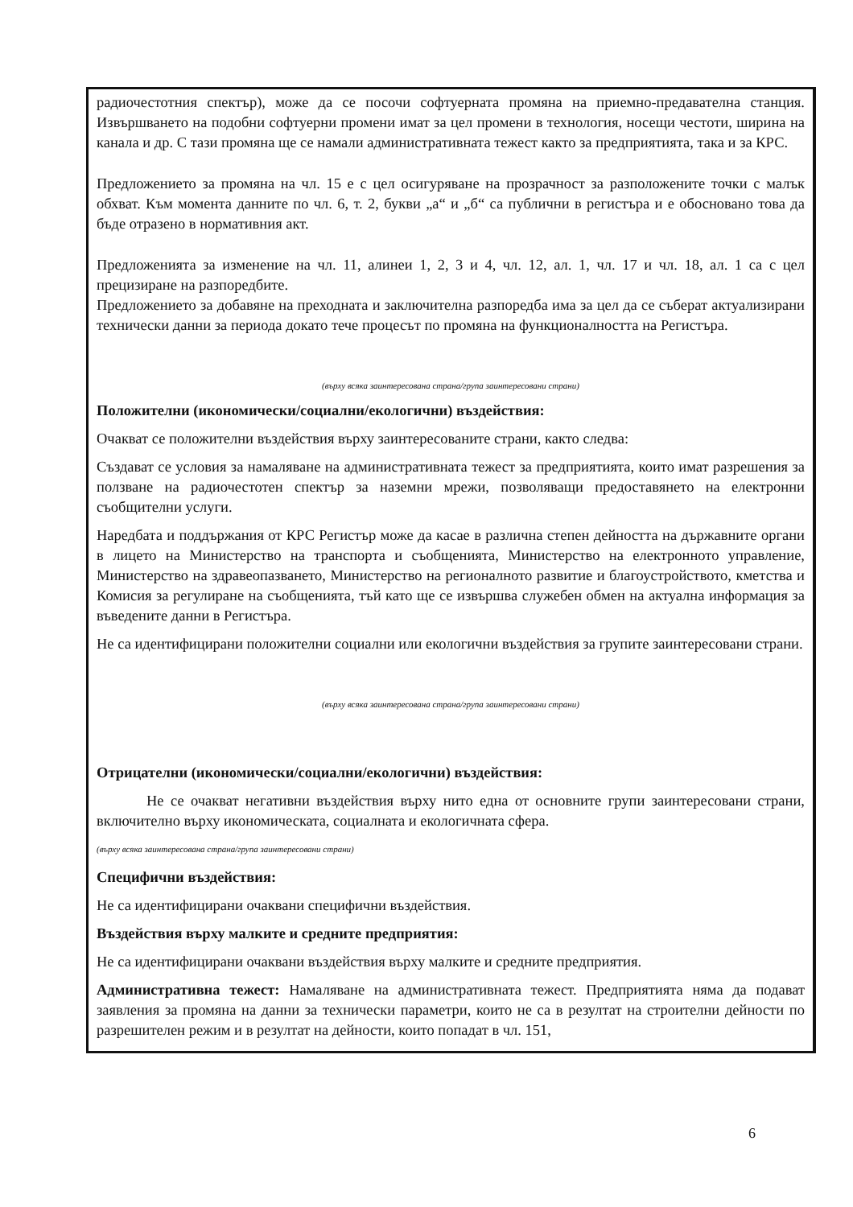радиочестотния спектър), може да се посочи софтуерната промяна на приемно-предавателна станция. Извършването на подобни софтуерни промени имат за цел промени в технология, носещи честоти, ширина на канала и др. С тази промяна ще се намали административната тежест както за предприятията, така и за КРС.
Предложението за промяна на чл. 15 е с цел осигуряване на прозрачност за разположените точки с малък обхват. Към момента данните по чл. 6, т. 2, букви „а“ и „б“ са публични в регистъра и е обосновано това да бъде отразено в нормативния акт.
Предложенията за изменение на чл. 11, алинеи 1, 2, 3 и 4, чл. 12, ал. 1, чл. 17 и чл. 18, ал. 1 са с цел прецизиране на разпоредбите.
Предложението за добавяне на преходната и заключителна разпоредба има за цел да се съберат актуализирани технически данни за периода докато тече процесът по промяна на функционалността на Регистъра.
(върху всяка заинтересована страна/група заинтересовани страни)
Положителни (икономически/социални/екологични) въздействия:
Очакват се положителни въздействия върху заинтересованите страни, както следва:
Създават се условия за намаляване на административната тежест за предприятията, които имат разрешения за ползване на радиочестотен спектър за наземни мрежи, позволяващи предоставянето на електронни съобщителни услуги.
Наредбата и поддържания от КРС Регистър може да касае в различна степен дейността на държавните органи в лицето на Министерство на транспорта и съобщенията, Министерство на електронното управление, Министерство на здравеопазването, Министерство на регионалното развитие и благоустройството, кметства и Комисия за регулиране на съобщенията, тъй като ще се извършва служебен обмен на актуална информация за въведените данни в Регистъра.
Не са идентифицирани положителни социални или екологични въздействия за групите заинтересовани страни.
(върху всяка заинтересована страна/група заинтересовани страни)
Отрицателни (икономически/социални/екологични) въздействия:
Не се очакват негативни въздействия върху нито една от основните групи заинтересовани страни, включително върху икономическата, социалната и екологичната сфера.
(върху всяка заинтересована страна/група заинтересовани страни)
Специфични въздействия:
Не са идентифицирани очаквани специфични въздействия.
Въздействия върху малките и средните предприятия:
Не са идентифицирани очаквани въздействия върху малките и средните предприятия.
Административна тежест: Намаляване на административната тежест. Предприятията няма да подават заявления за промяна на данни за технически параметри, които не са в резултат на строителни дейности по разрешителен режим и в резултат на дейности, които попадат в чл. 151,
6